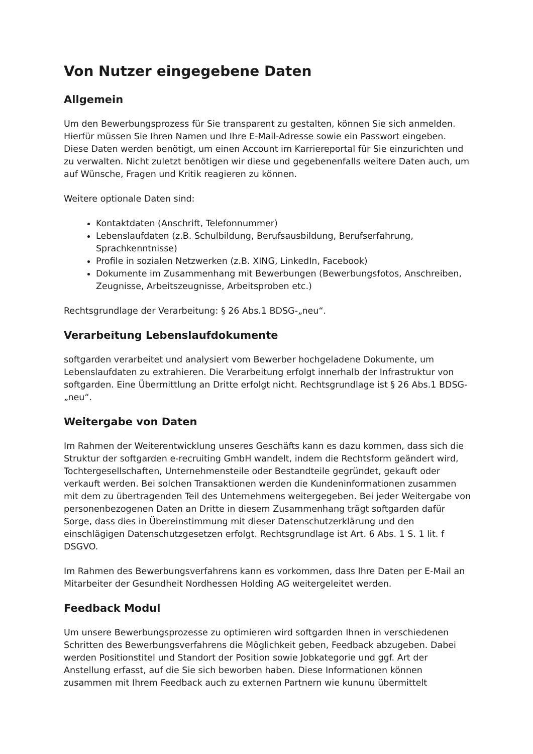Von Nutzer eingegebene Daten
Allgemein
Um den Bewerbungsprozess für Sie transparent zu gestalten, können Sie sich anmelden. Hierfür müssen Sie Ihren Namen und Ihre E-Mail-Adresse sowie ein Passwort eingeben. Diese Daten werden benötigt, um einen Account im Karriereportal für Sie einzurichten und zu verwalten. Nicht zuletzt benötigen wir diese und gegebenenfalls weitere Daten auch, um auf Wünsche, Fragen und Kritik reagieren zu können.
Weitere optionale Daten sind:
Kontaktdaten (Anschrift, Telefonnummer)
Lebenslaufdaten (z.B. Schulbildung, Berufsausbildung, Berufserfahrung, Sprachkenntnisse)
Profile in sozialen Netzwerken (z.B. XING, LinkedIn, Facebook)
Dokumente im Zusammenhang mit Bewerbungen (Bewerbungsfotos, Anschreiben, Zeugnisse, Arbeitszeugnisse, Arbeitsproben etc.)
Rechtsgrundlage der Verarbeitung: § 26 Abs.1 BDSG-„neu“.
Verarbeitung Lebenslaufdokumente
softgarden verarbeitet und analysiert vom Bewerber hochgeladene Dokumente, um Lebenslaufdaten zu extrahieren. Die Verarbeitung erfolgt innerhalb der Infrastruktur von softgarden. Eine Übermittlung an Dritte erfolgt nicht. Rechtsgrundlage ist § 26 Abs.1 BDSG-„neu“.
Weitergabe von Daten
Im Rahmen der Weiterentwicklung unseres Geschäfts kann es dazu kommen, dass sich die Struktur der softgarden e-recruiting GmbH wandelt, indem die Rechtsform geändert wird, Tochtergesellschaften, Unternehmensteile oder Bestandteile gegründet, gekauft oder verkauft werden. Bei solchen Transaktionen werden die Kundeninformationen zusammen mit dem zu übertragenden Teil des Unternehmens weitergegeben. Bei jeder Weitergabe von personenbezogenen Daten an Dritte in diesem Zusammenhang trägt softgarden dafür Sorge, dass dies in Übereinstimmung mit dieser Datenschutzerklärung und den einschlägigen Datenschutzgesetzen erfolgt. Rechtsgrundlage ist Art. 6 Abs. 1 S. 1 lit. f DSGVO.
Im Rahmen des Bewerbungsverfahrens kann es vorkommen, dass Ihre Daten per E-Mail an Mitarbeiter der Gesundheit Nordhessen Holding AG weitergeleitet werden.
Feedback Modul
Um unsere Bewerbungsprozesse zu optimieren wird softgarden Ihnen in verschiedenen Schritten des Bewerbungsverfahrens die Möglichkeit geben, Feedback abzugeben. Dabei werden Positionstitel und Standort der Position sowie Jobkategorie und ggf. Art der Anstellung erfasst, auf die Sie sich beworben haben. Diese Informationen können zusammen mit Ihrem Feedback auch zu externen Partnern wie kununu übermittelt